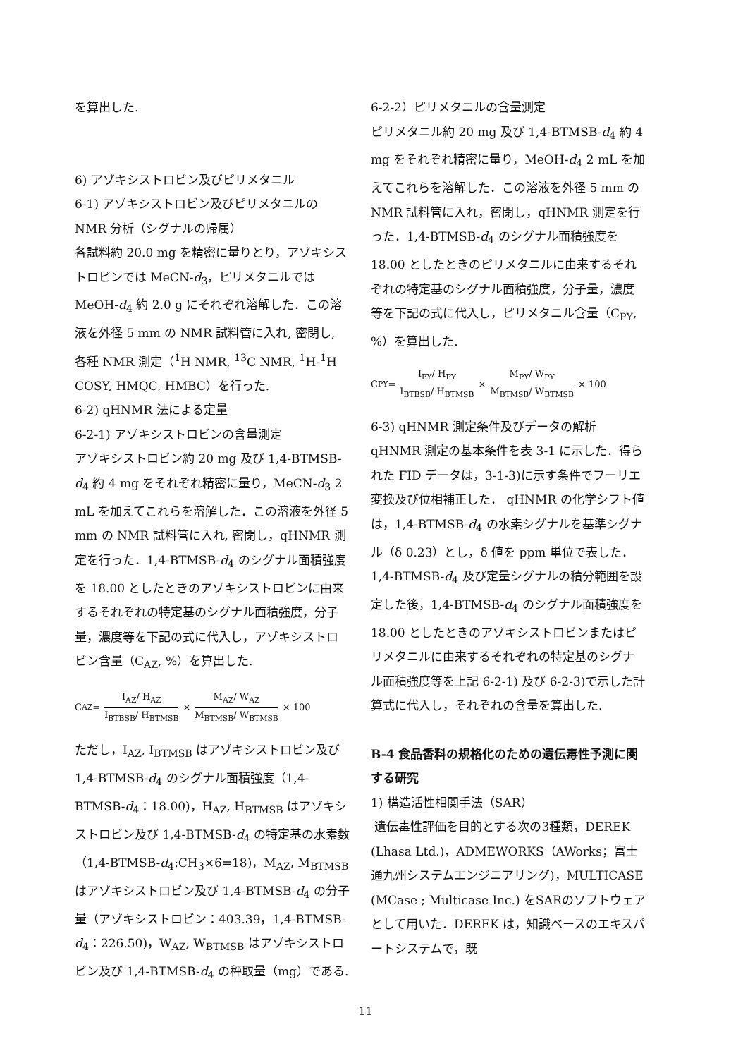を算出した.
6) アゾキシストロビン及びピリメタニル
6-1) アゾキシストロビン及びピリメタニルの NMR 分析（シグナルの帰属）
各試料約 20.0 mg を精密に量りとり，アゾキシストロビンでは MeCN-d<sub>3</sub>，ピリメタニルでは MeOH-d<sub>4</sub> 約 2.0 g にそれぞれ溶解した．この溶液を外径 5 mm の NMR 試料管に入れ, 密閉し, 各種 NMR 測定（<sup>1</sup>H NMR, <sup>13</sup>C NMR, <sup>1</sup>H-<sup>1</sup>H COSY, HMQC, HMBC）を行った.
6-2) qHNMR 法による定量
6-2-1) アゾキシストロビンの含量測定
アゾキシストロビン約 20 mg 及び 1,4-BTMSB-d<sub>4</sub> 約 4 mg をそれぞれ精密に量り，MeCN-d<sub>3</sub> 2 mL を加えてこれらを溶解した．この溶液を外径 5 mm の NMR 試料管に入れ, 密閉し，qHNMR 測定を行った．1,4-BTMSB-d<sub>4</sub> のシグナル面積強度を 18.00 としたときのアゾキシストロビンに由来するそれぞれの特定基のシグナル面積強度，分子量，濃度等を下記の式に代入し，アゾキシストロビン含量（C<sub>AZ</sub>, %）を算出した.
C<sub>AZ</sub> = I<sub>AZ</sub>/ H<sub>AZ</sub> I<sub>BTBSB</sub>/ H<sub>BTMSB</sub> × M<sub>AZ</sub>/ W<sub>AZ</sub> M<sub>BTMSB</sub>/ W<sub>BTMSB</sub> × 100
ただし，I<sub>AZ</sub>, I<sub>BTMSB</sub> はアゾキシストロビン及び 1,4-BTMSB-d<sub>4</sub> のシグナル面積強度（1,4-BTMSB-d<sub>4</sub>：18.00)，H<sub>AZ</sub>, H<sub>BTMSB</sub> はアゾキシストロビン及び 1,4-BTMSB-d<sub>4</sub> の特定基の水素数（1,4-BTMSB-d<sub>4</sub>:CH<sub>3</sub>×6=18)，M<sub>AZ</sub>, M<sub>BTMSB</sub> はアゾキシストロビン及び 1,4-BTMSB-d<sub>4</sub> の分子量（アゾキシストロビン：403.39，1,4-BTMSB-d<sub>4</sub>：226.50)，W<sub>AZ</sub>, W<sub>BTMSB</sub> はアゾキシストロビン及び 1,4-BTMSB-d<sub>4</sub> の秤取量（mg）である.
6-2-2）ピリメタニルの含量測定
ピリメタニル約 20 mg 及び 1,4-BTMSB-d<sub>4</sub> 約 4 mg をそれぞれ精密に量り，MeOH-d<sub>4</sub> 2 mL を加えてこれらを溶解した．この溶液を外径 5 mm の NMR 試料管に入れ，密閉し，qHNMR 測定を行った．1,4-BTMSB-d<sub>4</sub> のシグナル面積強度を 18.00 としたときのピリメタニルに由来するそれぞれの特定基のシグナル面積強度，分子量，濃度等を下記の式に代入し，ピリメタニル含量（C<sub>PY</sub>, %）を算出した.
C<sub>PY</sub> = I<sub>PY</sub>/ H<sub>PY</sub> I<sub>BTBSB</sub>/ H<sub>BTMSB</sub> × M<sub>PY</sub>/ W<sub>PY</sub> M<sub>BTMSB</sub>/ W<sub>BTMSB</sub> × 100
6-3) qHNMR 測定条件及びデータの解析
qHNMR 測定の基本条件を表 3-1 に示した．得られた FID データは，3-1-3)に示す条件でフーリエ変換及び位相補正した． qHNMR の化学シフト値は，1,4-BTMSB-d<sub>4</sub> の水素シグナルを基準シグナル（δ 0.23）とし，δ 値を ppm 単位で表した．1,4-BTMSB-d<sub>4</sub> 及び定量シグナルの積分範囲を設定した後，1,4-BTMSB-d<sub>4</sub> のシグナル面積強度を 18.00 としたときのアゾキシストロビンまたはピリメタニルに由来するそれぞれの特定基のシグナル面積強度等を上記 6-2-1) 及び 6-2-3)で示した計算式に代入し，それぞれの含量を算出した.
B-4 食品香料の規格化のための遺伝毒性予測に関する研究
1) 構造活性相関手法（SAR）
遺伝毒性評価を目的とする次の3種類，DEREK (Lhasa Ltd.)，ADMEWORKS（AWorks；富士通九州システムエンジニアリング)，MULTICASE (MCase ; Multicase Inc.) をSARのソフトウェアとして用いた．DEREK は，知識ベースのエキスパートシステムで，既
11